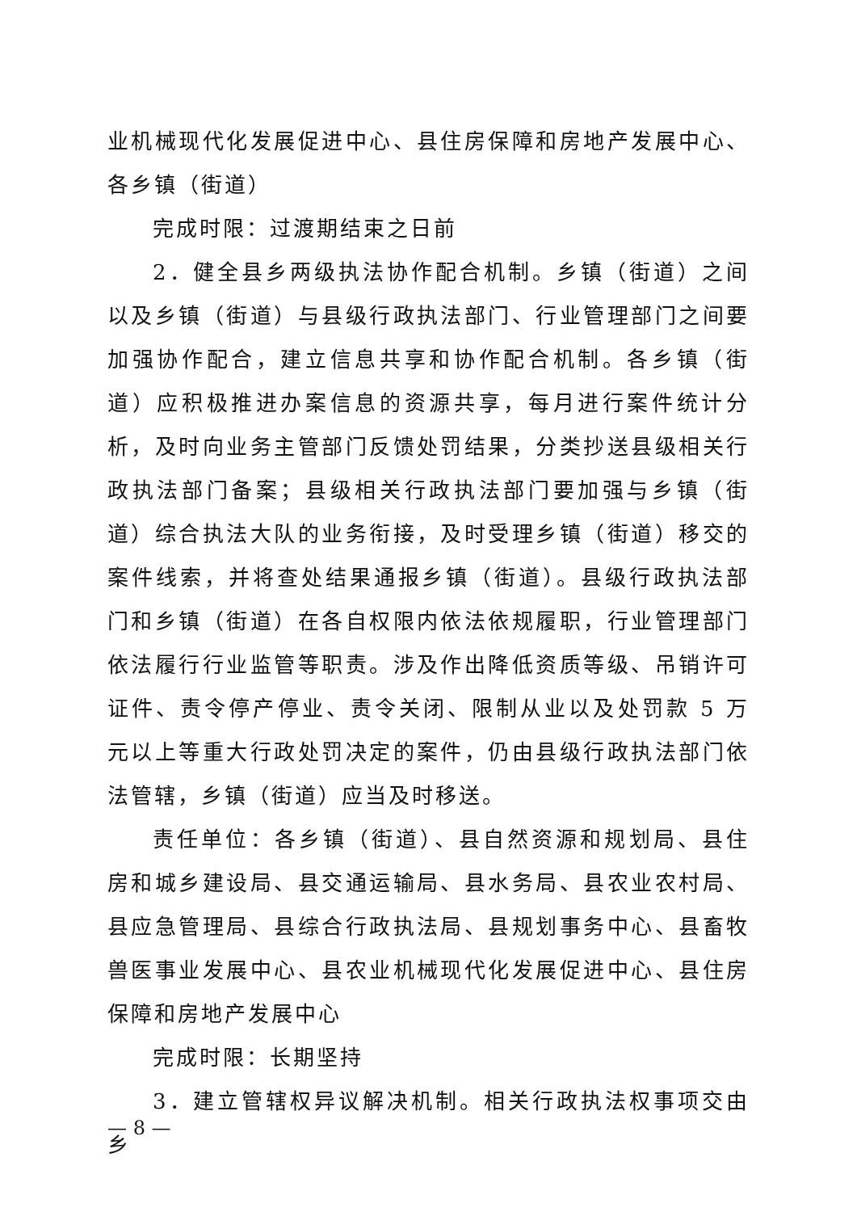业机械现代化发展促进中心、县住房保障和房地产发展中心、各乡镇（街道）
完成时限：过渡期结束之日前
2．健全县乡两级执法协作配合机制。乡镇（街道）之间以及乡镇（街道）与县级行政执法部门、行业管理部门之间要加强协作配合，建立信息共享和协作配合机制。各乡镇（街道）应积极推进办案信息的资源共享，每月进行案件统计分析，及时向业务主管部门反馈处罚结果，分类抄送县级相关行政执法部门备案；县级相关行政执法部门要加强与乡镇（街道）综合执法大队的业务衔接，及时受理乡镇（街道）移交的案件线索，并将查处结果通报乡镇（街道）。县级行政执法部门和乡镇（街道）在各自权限内依法依规履职，行业管理部门依法履行行业监管等职责。涉及作出降低资质等级、吊销许可证件、责令停产停业、责令关闭、限制从业以及处罚款 5 万元以上等重大行政处罚决定的案件，仍由县级行政执法部门依法管辖，乡镇（街道）应当及时移送。
责任单位：各乡镇（街道）、县自然资源和规划局、县住房和城乡建设局、县交通运输局、县水务局、县农业农村局、县应急管理局、县综合行政执法局、县规划事务中心、县畜牧兽医事业发展中心、县农业机械现代化发展促进中心、县住房保障和房地产发展中心
完成时限：长期坚持
3．建立管辖权异议解决机制。相关行政执法权事项交由乡
— 8 —